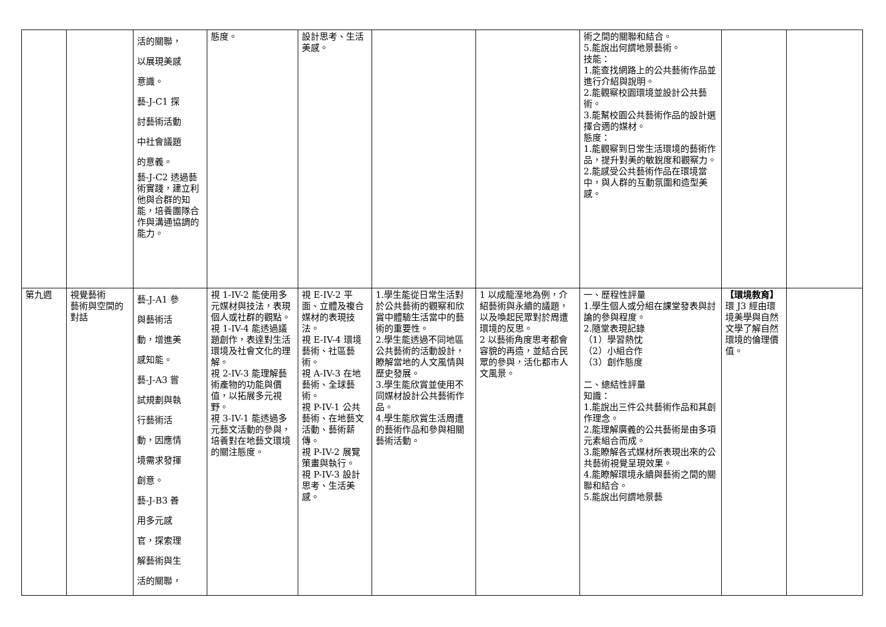| | | 活的關聯， 以展現美感 意識。 藝-J-C1 探 討藝術活動 中社會議題 的意義。 藝-J-C2 透過藝術實踐，建立利他與合群的知能，培養團隊合作與溝通協調的能力。 | 態度。 | 設計思考、生活美感。 | | | 術之間的關聯和結合。 5.能說出何謂地景藝術。 技能： 1.能查找網路上的公共藝術作品並進行介紹與說明。 2.能觀察校園環境並設計公共藝術。 3.能幫校園公共藝術作品的設計選擇合適的媒材。 態度： 1.能觀察到日常生活環境的藝術作品，提升對美的敏銳度和觀察力。 2.能感受公共藝術作品在環境當中，與人群的互動氛圍和造型美感。 | | |
| 第九週 | 視覺藝術 藝術與空間的對話 | 藝-J-A1 參 與藝術活 動，增進美 感知能。 藝-J-A3 嘗 試規劃與執 行藝術活 動，因應情 境需求發揮 創意。 藝-J-B3 善 用多元感 官，探索理 解藝術與生 活的關聯， | 視 1-IV-2 能使用多元媒材與技法，表現個人或社群的觀點。 視 1-IV-4 能透過議題創作，表達對生活環境及社會文化的理解。 視 2-IV-3 能理解藝術產物的功能與價值，以拓展多元視野。 視 3-IV-1 能透過多元藝文活動的參與，培養對在地藝文環境的關注態度。 | 視 E-IV-2 平面、立體及複合媒材的表現技法。 視 E-IV-4 環境藝術、社區藝術。 視 A-IV-3 在地藝術、全球藝術。 視 P-IV-1 公共藝術、在地藝文活動、藝術薪傳。 視 P-IV-2 展覽策畫與執行。 視 P-IV-3 設計思考、生活美感。 | 1.學生能從日常生活對於公共藝術的觀察和欣賞中體驗生活當中的藝術的重要性。 2.學生能透過不同地區公共藝術的活動設計，瞭解當地的人文風情與歷史發展。 3.學生能欣賞並使用不同媒材設計公共藝術作品。 4.學生能欣賞生活周遭的藝術作品和參與相關藝術活動。 | 1 以成龍溼地為例，介紹藝術與永續的議題，以及喚起民眾對於周遭環境的反思。 2 以藝術角度思考都會容貌的再造，並結合民眾的參與，活化都市人文風景。 | 一、歷程性評量 1.學生個人或分組在課堂發表與討論的參與程度。 2.隨堂表現記錄 （1）學習熱忱 （2）小組合作 （3）創作態度 二、總結性評量 知識： 1.能說出三件公共藝術作品和其創作理念。 2.能理解廣義的公共藝術是由多項元素組合而成。 3.能瞭解各式媒材所表現出來的公共藝術視覺呈現效果。 4.能瞭解環境永續與藝術之間的關聯和結合。 5.能說出何謂地景藝 | 【環境教育】 環 J3 經由環境美學與自然文學了解自然環境的倫理價值。 | |